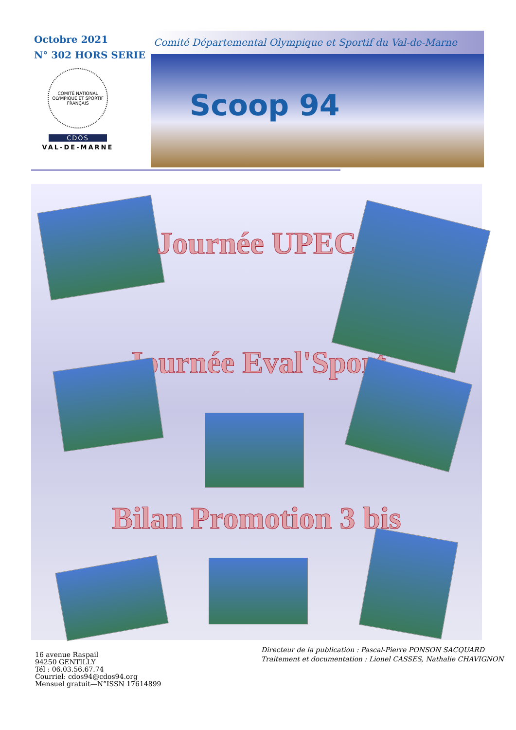Octobre 2021
N° 302 HORS SERIE
COMITÉ NATIONAL OLYMPIQUE ET SPORTIF FRANÇAIS
CDOS
VAL-DE-MARNE
Comité Départemental Olympique et Sportif du Val-de-Marne
Scoop 94
Journée UPEC
Journée Eval'Sport
Bilan Promotion 3 bis
16 avenue Raspail
94250 GENTILLY
Tél : 06.03.56.67.74
Courriel: cdos94@cdos94.org
Mensuel gratuit—N°ISSN 17614899
Directeur de la publication : Pascal-Pierre PONSON SACQUARD
Traitement et documentation : Lionel CASSES, Nathalie CHAVIGNON